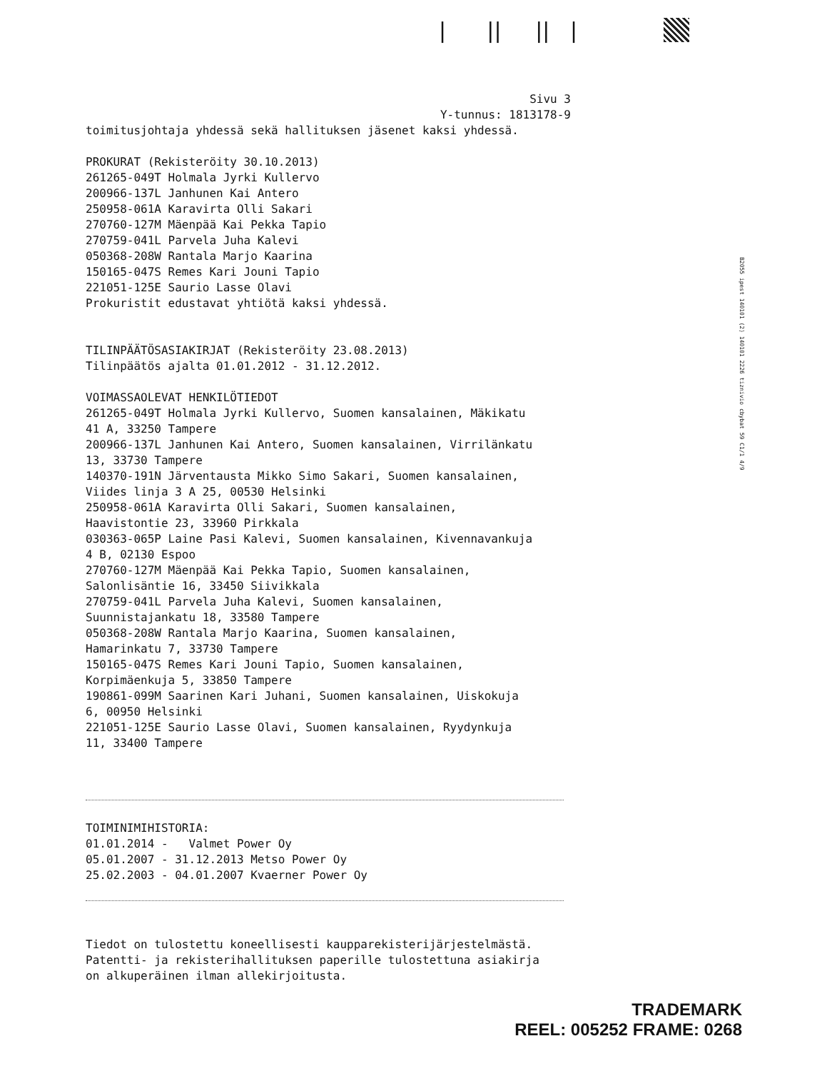| || || |
B2055 ipest 140101 (2) 140101 2226 tiznivio cbybat 59 C1/1 4/9
Sivu 3 Y-tunnus: 1813178-9
toimitusjohtaja yhdessä sekä hallituksen jäsenet kaksi yhdessä. PROKURAT (Rekisteröity 30.10.2013) 261265-049T Holmala Jyrki Kullervo 200966-137L Janhunen Kai Antero 250958-061A Karavirta Olli Sakari 270760-127M Mäenpää Kai Pekka Tapio 270759-041L Parvela Juha Kalevi 050368-208W Rantala Marjo Kaarina 150165-047S Remes Kari Jouni Tapio 221051-125E Saurio Lasse Olavi Prokuristit edustavat yhtiötä kaksi yhdessä. TILINPÄÄTÖSASIAKIRJAT (Rekisteröity 23.08.2013) Tilinpäätös ajalta 01.01.2012 - 31.12.2012. VOIMASSAOLEVAT HENKILÖTIEDOT 261265-049T Holmala Jyrki Kullervo, Suomen kansalainen, Mäkikatu 41 A, 33250 Tampere 200966-137L Janhunen Kai Antero, Suomen kansalainen, Virrilänkatu 13, 33730 Tampere 140370-191N Järventausta Mikko Simo Sakari, Suomen kansalainen, Viides linja 3 A 25, 00530 Helsinki 250958-061A Karavirta Olli Sakari, Suomen kansalainen, Haavistontie 23, 33960 Pirkkala 030363-065P Laine Pasi Kalevi, Suomen kansalainen, Kivennavankuja 4 B, 02130 Espoo 270760-127M Mäenpää Kai Pekka Tapio, Suomen kansalainen, Salonlisäntie 16, 33450 Siivikkala 270759-041L Parvela Juha Kalevi, Suomen kansalainen, Suunnistajankatu 18, 33580 Tampere 050368-208W Rantala Marjo Kaarina, Suomen kansalainen, Hamarinkatu 7, 33730 Tampere 150165-047S Remes Kari Jouni Tapio, Suomen kansalainen, Korpimäenkuja 5, 33850 Tampere 190861-099M Saarinen Kari Juhani, Suomen kansalainen, Uiskokuja 6, 00950 Helsinki 221051-125E Saurio Lasse Olavi, Suomen kansalainen, Ryydynkuja 11, 33400 Tampere
TOIMINIMIHISTORIA: 01.01.2014 - Valmet Power Oy 05.01.2007 - 31.12.2013 Metso Power Oy 25.02.2003 - 04.01.2007 Kvaerner Power Oy
Tiedot on tulostettu koneellisesti kaupparekisterijärjestelmästä. Patentti- ja rekisterihallituksen paperille tulostettuna asiakirja on alkuperäinen ilman allekirjoitusta.
TRADEMARK
REEL: 005252 FRAME: 0268